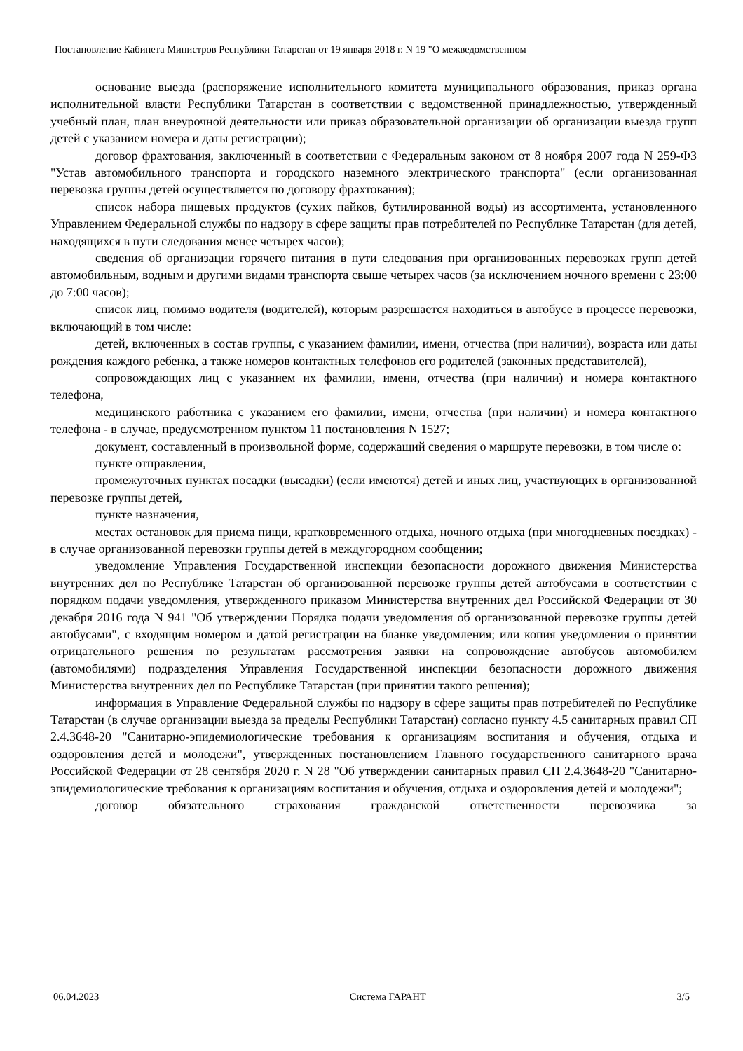Постановление Кабинета Министров Республики Татарстан от 19 января 2018 г. N 19 "О межведомственном
основание выезда (распоряжение исполнительного комитета муниципального образования, приказ органа исполнительной власти Республики Татарстан в соответствии с ведомственной принадлежностью, утвержденный учебный план, план внеурочной деятельности или приказ образовательной организации об организации выезда групп детей с указанием номера и даты регистрации);
договор фрахтования, заключенный в соответствии с Федеральным законом от 8 ноября 2007 года N 259-ФЗ "Устав автомобильного транспорта и городского наземного электрического транспорта" (если организованная перевозка группы детей осуществляется по договору фрахтования);
список набора пищевых продуктов (сухих пайков, бутилированной воды) из ассортимента, установленного Управлением Федеральной службы по надзору в сфере защиты прав потребителей по Республике Татарстан (для детей, находящихся в пути следования менее четырех часов);
сведения об организации горячего питания в пути следования при организованных перевозках групп детей автомобильным, водным и другими видами транспорта свыше четырех часов (за исключением ночного времени с 23:00 до 7:00 часов);
список лиц, помимо водителя (водителей), которым разрешается находиться в автобусе в процессе перевозки, включающий в том числе:
детей, включенных в состав группы, с указанием фамилии, имени, отчества (при наличии), возраста или даты рождения каждого ребенка, а также номеров контактных телефонов его родителей (законных представителей),
сопровождающих лиц с указанием их фамилии, имени, отчества (при наличии) и номера контактного телефона,
медицинского работника с указанием его фамилии, имени, отчества (при наличии) и номера контактного телефона - в случае, предусмотренном пунктом 11 постановления N 1527;
документ, составленный в произвольной форме, содержащий сведения о маршруте перевозки, в том числе о:
пункте отправления,
промежуточных пунктах посадки (высадки) (если имеются) детей и иных лиц, участвующих в организованной перевозке группы детей,
пункте назначения,
местах остановок для приема пищи, кратковременного отдыха, ночного отдыха (при многодневных поездках) - в случае организованной перевозки группы детей в междугородном сообщении;
уведомление Управления Государственной инспекции безопасности дорожного движения Министерства внутренних дел по Республике Татарстан об организованной перевозке группы детей автобусами в соответствии с порядком подачи уведомления, утвержденного приказом Министерства внутренних дел Российской Федерации от 30 декабря 2016 года N 941 "Об утверждении Порядка подачи уведомления об организованной перевозке группы детей автобусами", с входящим номером и датой регистрации на бланке уведомления; или копия уведомления о принятии отрицательного решения по результатам рассмотрения заявки на сопровождение автобусов автомобилем (автомобилями) подразделения Управления Государственной инспекции безопасности дорожного движения Министерства внутренних дел по Республике Татарстан (при принятии такого решения);
информация в Управление Федеральной службы по надзору в сфере защиты прав потребителей по Республике Татарстан (в случае организации выезда за пределы Республики Татарстан) согласно пункту 4.5 санитарных правил СП 2.4.3648-20 "Санитарно-эпидемиологические требования к организациям воспитания и обучения, отдыха и оздоровления детей и молодежи", утвержденных постановлением Главного государственного санитарного врача Российской Федерации от 28 сентября 2020 г. N 28 "Об утверждении санитарных правил СП 2.4.3648-20 "Санитарно-эпидемиологические требования к организациям воспитания и обучения, отдыха и оздоровления детей и молодежи";
договор обязательного страхования гражданской ответственности перевозчика за
06.04.2023 Система ГАРАНТ 3/5